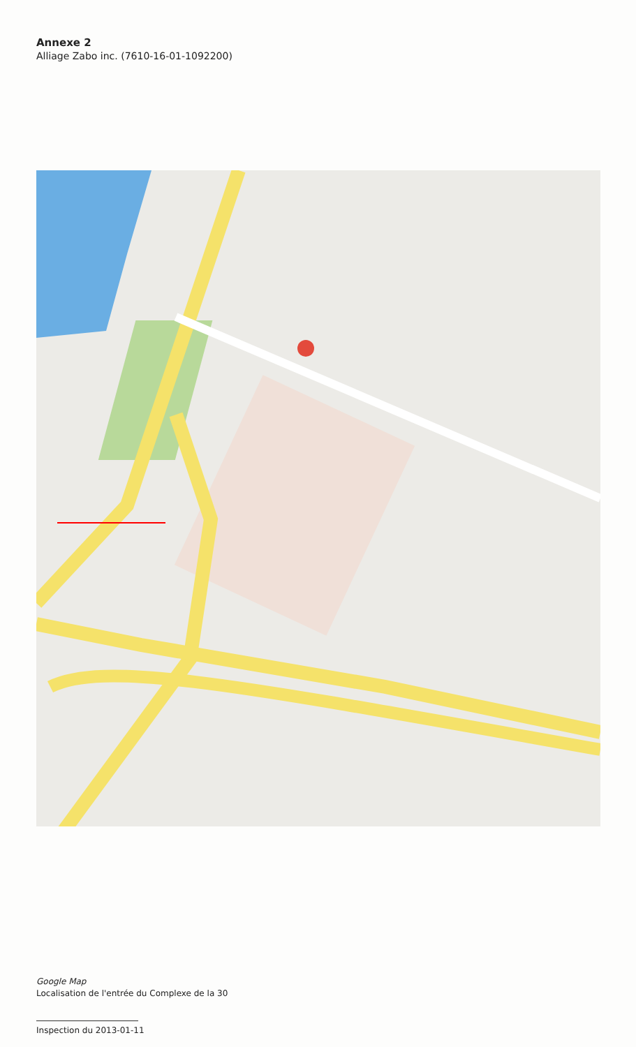Annexe 2
Alliage Zabo inc. (7610-16-01-1092200)
Google Map
Localisation de l'entrée du Complexe de la 30
Inspection du 2013-01-11